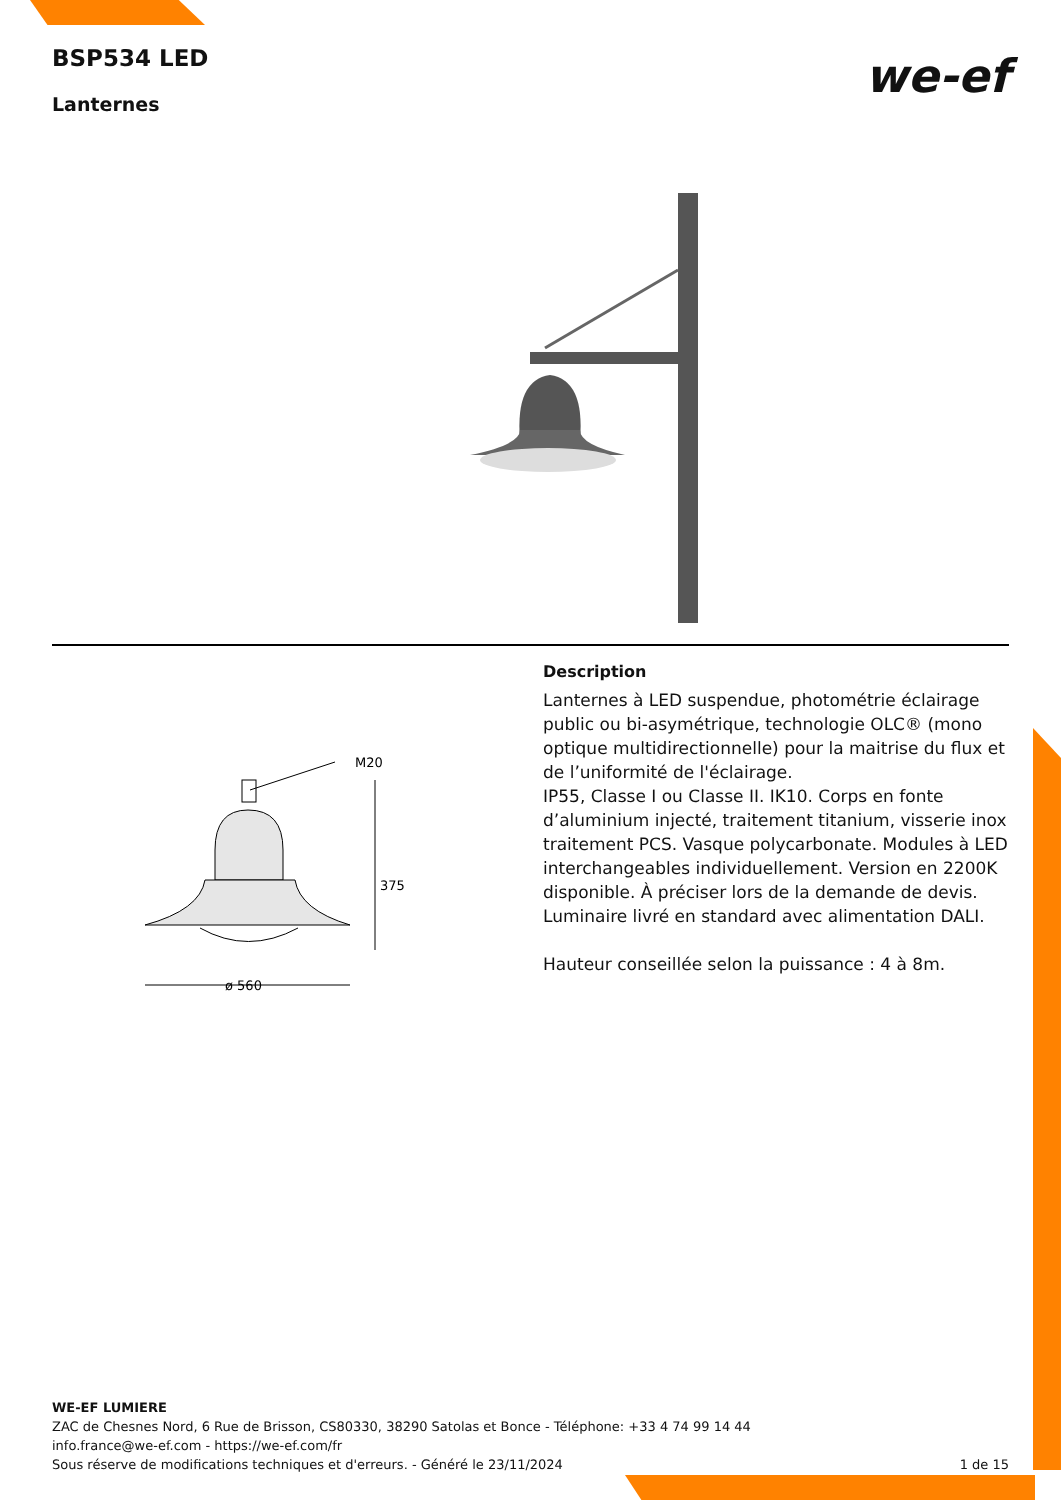BSP534 LED
Lanternes
we-ef
M20
375
ø 560
Description
Lanternes à LED suspendue, photométrie éclairage public ou bi-asymétrique, technologie OLC® (mono optique multidirectionnelle) pour la maitrise du flux et de l’uniformité de l'éclairage.
IP55, Classe I ou Classe II. IK10. Corps en fonte d’aluminium injecté, traitement titanium, visserie inox traitement PCS. Vasque polycarbonate. Modules à LED interchangeables individuellement. Version en 2200K disponible. À préciser lors de la demande de devis. Luminaire livré en standard avec alimentation DALI.
Hauteur conseillée selon la puissance : 4 à 8m.
WE-EF LUMIERE
ZAC de Chesnes Nord, 6 Rue de Brisson, CS80330, 38290 Satolas et Bonce - Téléphone: +33 4 74 99 14 44
info.france@we-ef.com - https://we-ef.com/fr
1 de 15 Sous réserve de modifications techniques et d'erreurs. - Généré le 23/11/2024